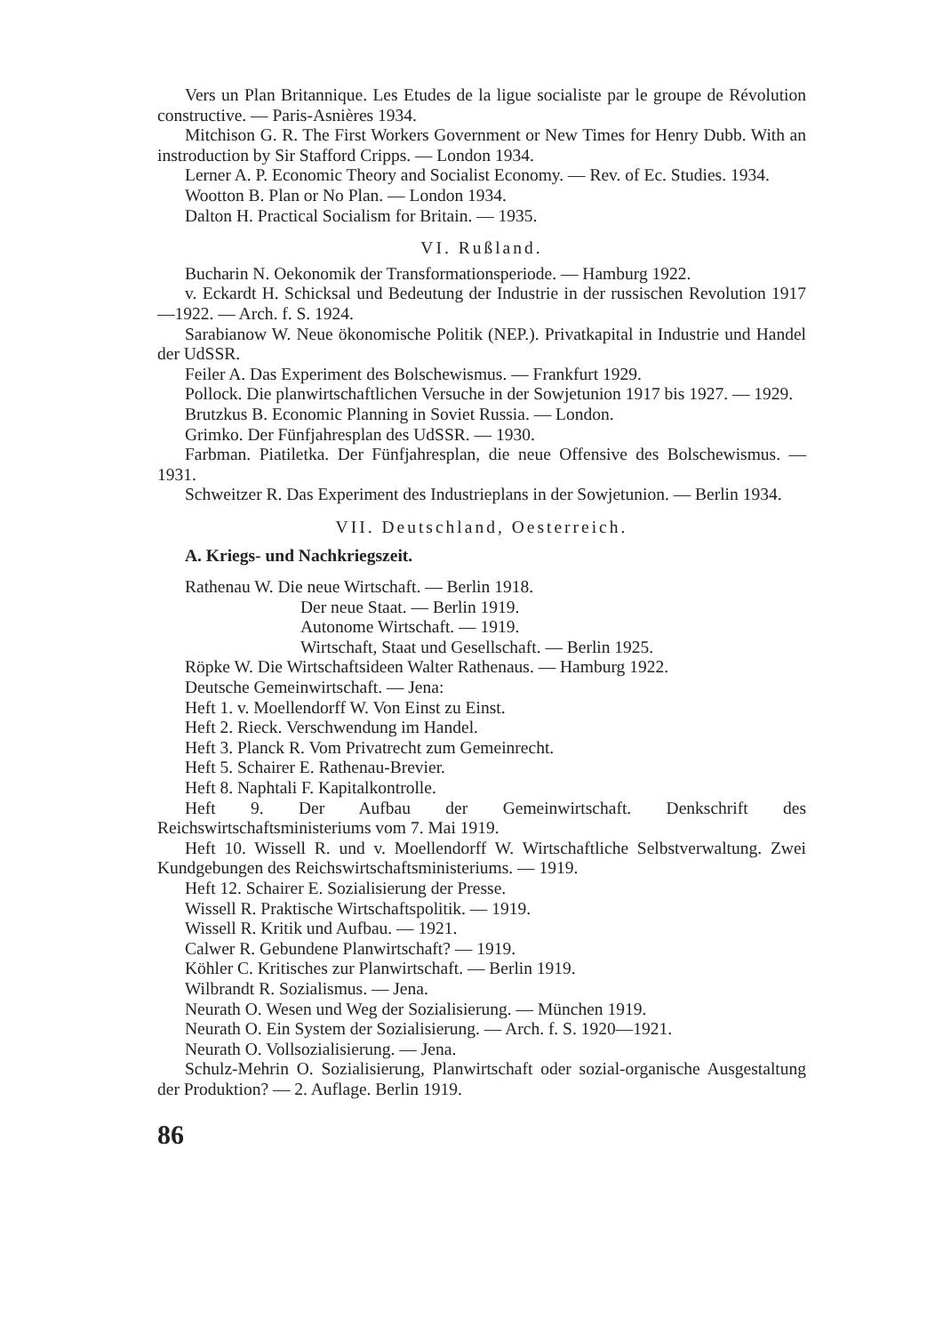Vers un Plan Britannique. Les Etudes de la ligue socialiste par le groupe de Révolution constructive. — Paris-Asnières 1934.
Mitchison G. R. The First Workers Government or New Times for Henry Dubb. With an instroduction by Sir Stafford Cripps. — London 1934.
Lerner A. P. Economic Theory and Socialist Economy. — Rev. of Ec. Studies. 1934.
Wootton B. Plan or No Plan. — London 1934.
Dalton H. Practical Socialism for Britain. — 1935.
VI. Rußland.
Bucharin N. Oekonomik der Transformationsperiode. — Hamburg 1922.
v. Eckardt H. Schicksal und Bedeutung der Industrie in der russischen Revolution 1917—1922. — Arch. f. S. 1924.
Sarabianow W. Neue ökonomische Politik (NEP.). Privatkapital in Industrie und Handel der UdSSR.
Feiler A. Das Experiment des Bolschewismus. — Frankfurt 1929.
Pollock. Die planwirtschaftlichen Versuche in der Sowjetunion 1917 bis 1927. — 1929.
Brutzkus B. Economic Planning in Soviet Russia. — London.
Grimko. Der Fünfjahresplan des UdSSR. — 1930.
Farbman. Piatiletka. Der Fünfjahresplan, die neue Offensive des Bolschewismus. — 1931.
Schweitzer R. Das Experiment des Industrieplans in der Sowjetunion. — Berlin 1934.
VII. Deutschland, Oesterreich.
A. Kriegs- und Nachkriegszeit.
Rathenau W. Die neue Wirtschaft. — Berlin 1918.
Der neue Staat. — Berlin 1919.
Autonome Wirtschaft. — 1919.
Wirtschaft, Staat und Gesellschaft. — Berlin 1925.
Röpke W. Die Wirtschaftsideen Walter Rathenaus. — Hamburg 1922.
Deutsche Gemeinwirtschaft. — Jena:
Heft 1. v. Moellendorff W. Von Einst zu Einst.
Heft 2. Rieck. Verschwendung im Handel.
Heft 3. Planck R. Vom Privatrecht zum Gemeinrecht.
Heft 5. Schairer E. Rathenau-Brevier.
Heft 8. Naphtali F. Kapitalkontrolle.
Heft 9. Der Aufbau der Gemeinwirtschaft. Denkschrift des Reichswirtschaftsministeriums vom 7. Mai 1919.
Heft 10. Wissell R. und v. Moellendorff W. Wirtschaftliche Selbstverwaltung. Zwei Kundgebungen des Reichswirtschaftsministeriums. — 1919.
Heft 12. Schairer E. Sozialisierung der Presse.
Wissell R. Praktische Wirtschaftspolitik. — 1919.
Wissell R. Kritik und Aufbau. — 1921.
Calwer R. Gebundene Planwirtschaft? — 1919.
Köhler C. Kritisches zur Planwirtschaft. — Berlin 1919.
Wilbrandt R. Sozialismus. — Jena.
Neurath O. Wesen und Weg der Sozialisierung. — München 1919.
Neurath O. Ein System der Sozialisierung. — Arch. f. S. 1920—1921.
Neurath O. Vollsozialisierung. — Jena.
Schulz-Mehrin O. Sozialisierung, Planwirtschaft oder sozial-organische Ausgestaltung der Produktion? — 2. Auflage. Berlin 1919.
86